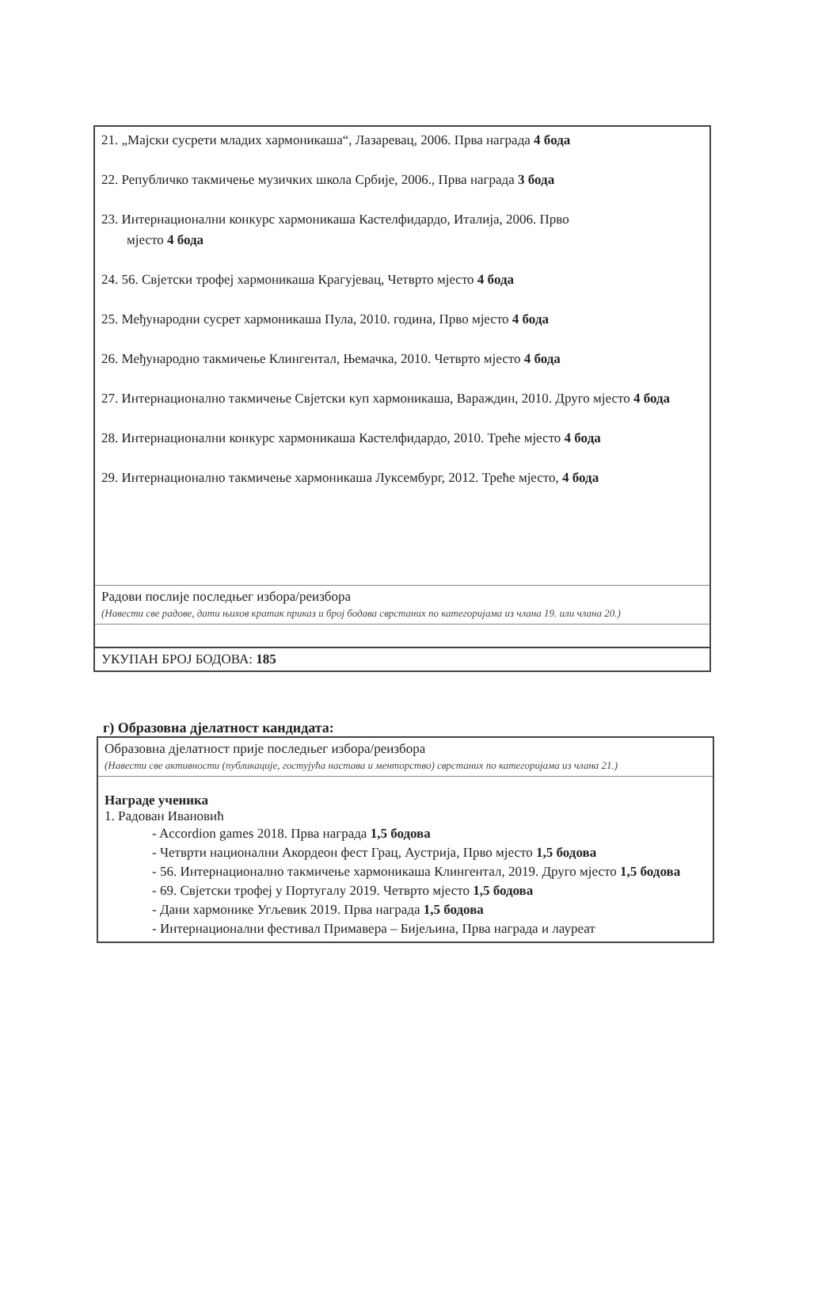| 21. „Мајски сусрети младих хармоникаша“, Лазаревац, 2006. Прва награда 4 бода 22. Републичко такмичење музичких школа Србије, 2006., Прва награда 3 бода 23. Интернационални конкурс хармоникаша Кастелфидардо, Италија, 2006. Прво мјесто 4 бода 24. 56. Свјетски трофеј хармоникаша Крагујевац, Четврто мјесто 4 бода 25. Међународни сусрет хармоникаша Пула, 2010. година, Прво мјесто 4 бода 26. Међународно такмичење Клингентал, Њемачка, 2010. Четврто мјесто 4 бода 27. Интернационално такмичење Свјетски куп хармоникаша, Вараждин, 2010. Друго мјесто 4 бода 28. Интернационални конкурс хармоникаша Кастелфидардо, 2010. Треће мјесто 4 бода 29. Интернационално такмичење хармоникаша Луксембург, 2012. Треће мјесто, 4 бода |
| Радови послије последњег избора/реизбора (Навести све радове, дати њихов кратак приказ и број бодава сврстаних по категоријама из члана 19. или члана 20.) |
| УКУПАН БРОЈ БОДОВА: 185 |
г) Образовна дјелатност кандидата:
| Образовна дјелатност прије последњег избора/реизбора (Навести све активности (публикације, гостујућа настава и менторство) сврстаних по категоријама из члана 21.) |
| Награде ученика 1. Радован Ивановић - Accordion games 2018. Прва награда 1,5 бодова - Четврти национални Акордеон фест Грац, Аустрија, Прво мјесто 1,5 бодова - 56. Интернационално такмичење хармоникаша Клингентал, 2019. Друго мјесто 1,5 бодова - 69. Свјетски трофеј у Португалу 2019. Четврто мјесто 1,5 бодова - Дани хармонике Угљевик 2019. Прва награда 1,5 бодова - Интернационални фестивал Примавера – Бијељина, Прва награда и лауреат |